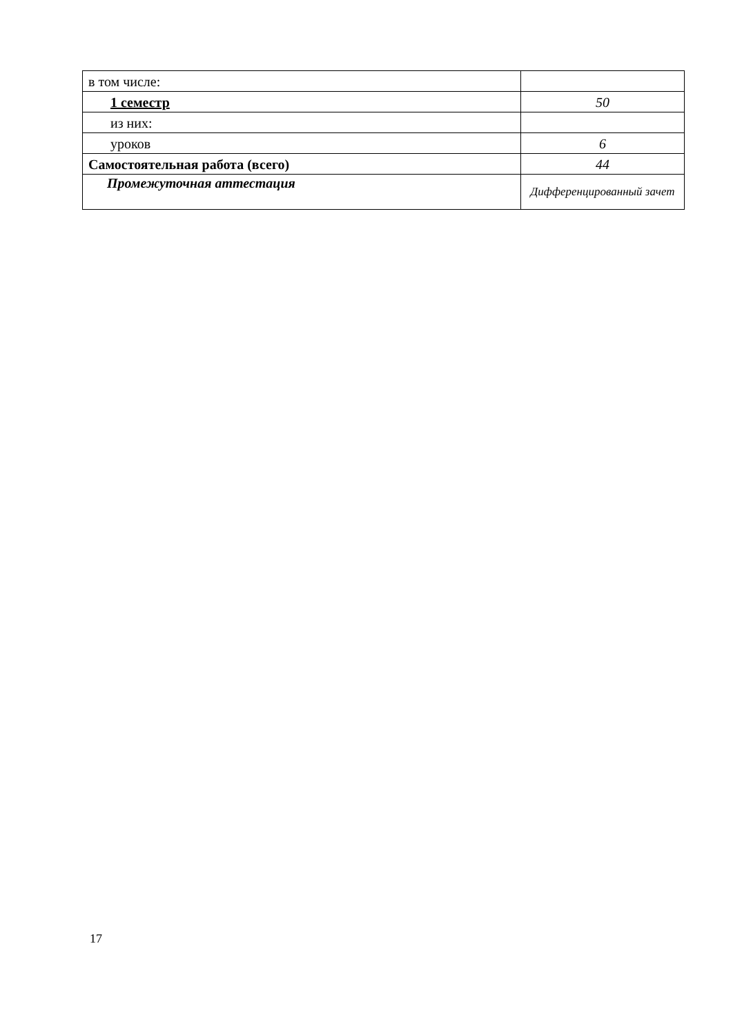| в том числе: | |
| 1 семестр | 50 |
| из них: | |
| уроков | 6 |
| Самостоятельная работа (всего) | 44 |
| Промежуточная аттестация | Дифференцированный зачет |
17